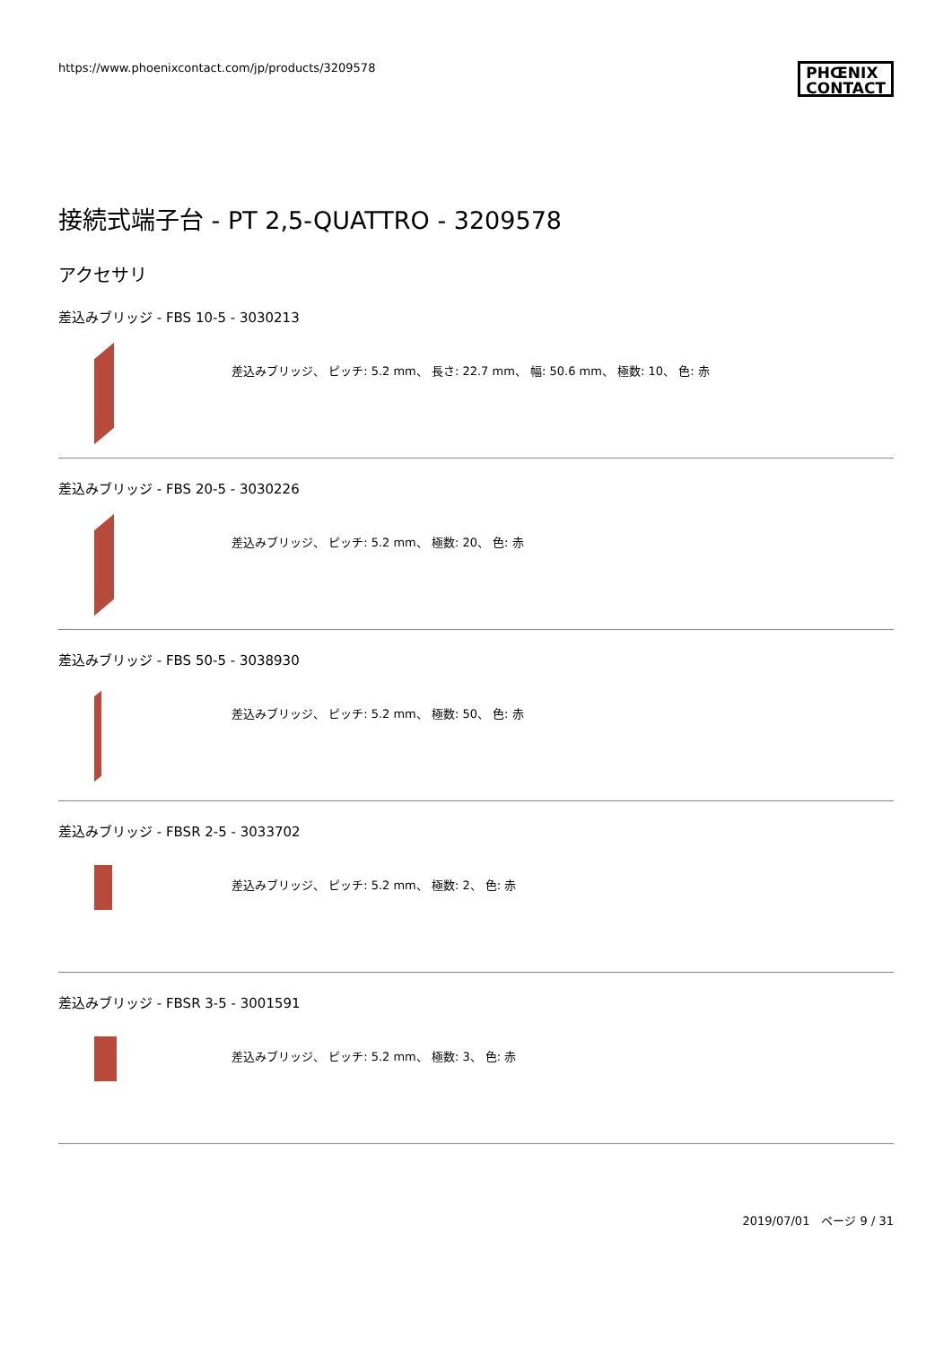https://www.phoenixcontact.com/jp/products/3209578
PHŒNIX
CONTACT
接続式端子台 - PT 2,5-QUATTRO - 3209578
アクセサリ
差込みブリッジ - FBS 10-5 - 3030213
差込みブリッジ、 ピッチ: 5.2 mm、 長さ: 22.7 mm、 幅: 50.6 mm、 極数: 10、 色: 赤
差込みブリッジ - FBS 20-5 - 3030226
差込みブリッジ、 ピッチ: 5.2 mm、 極数: 20、 色: 赤
差込みブリッジ - FBS 50-5 - 3038930
差込みブリッジ、 ピッチ: 5.2 mm、 極数: 50、 色: 赤
差込みブリッジ - FBSR 2-5 - 3033702
差込みブリッジ、 ピッチ: 5.2 mm、 極数: 2、 色: 赤
差込みブリッジ - FBSR 3-5 - 3001591
差込みブリッジ、 ピッチ: 5.2 mm、 極数: 3、 色: 赤
2019/07/01　ページ 9 / 31